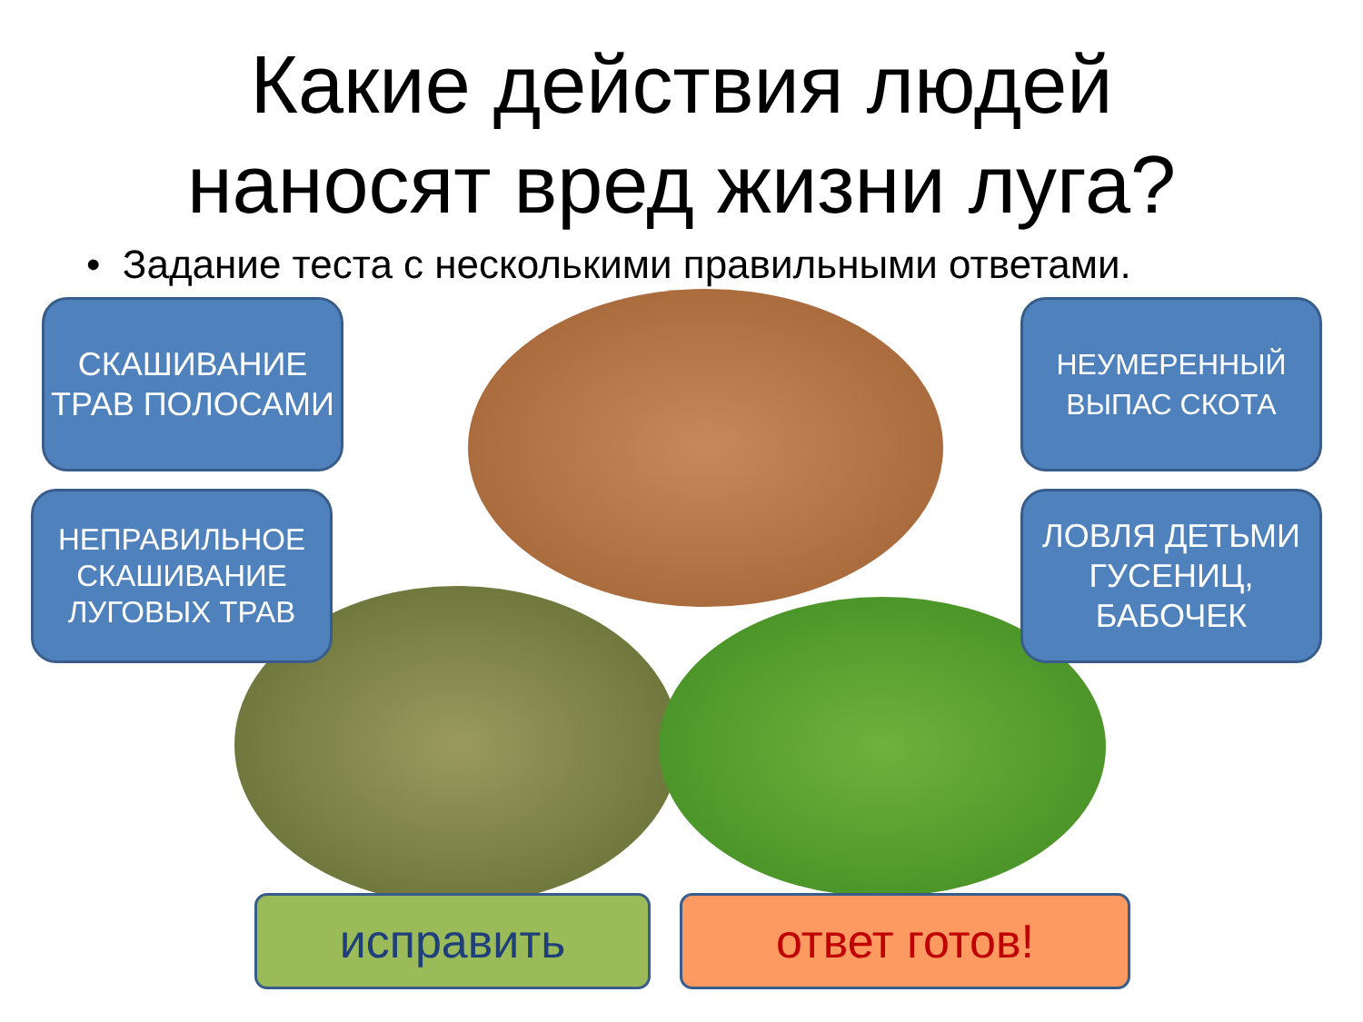Какие действия людей
наносят вред жизни луга?
• Задание теста с несколькими правильными ответами.
СКАШИВАНИЕ ТРАВ ПОЛОСАМИ
НЕПРАВИЛЬНОЕ СКАШИВАНИЕ ЛУГОВЫХ ТРАВ
НЕУМЕРЕННЫЙ ВЫПАС СКОТА
ЛОВЛЯ ДЕТЬМИ ГУСЕНИЦ, БАБОЧЕК
исправить ответ готов!